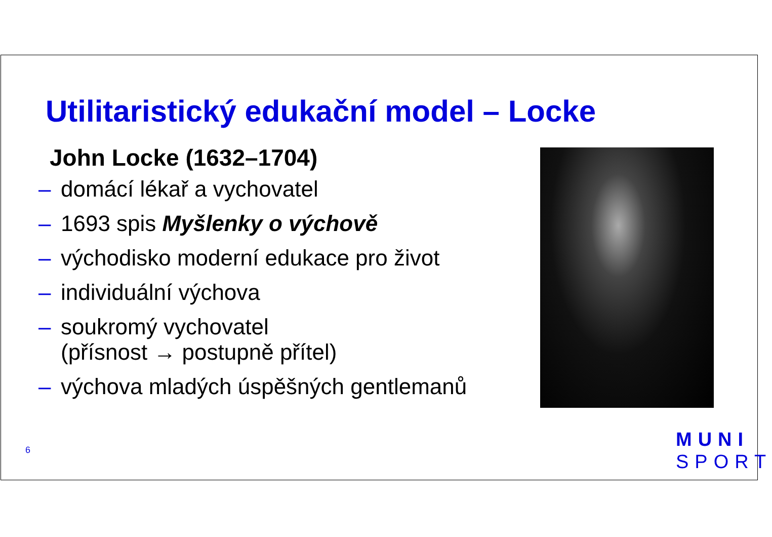Utilitaristický edukační model – Locke
John Locke (1632–1704)
– domácí lékař a vychovatel
– 1693 spis Myšlenky o výchově
– východisko moderní edukace pro život
– individuální výchova
– soukromý vychovatel
(přísnost → postupně přítel)
– výchova mladých úspěšných gentlemanů
6
MUNI
SPORT